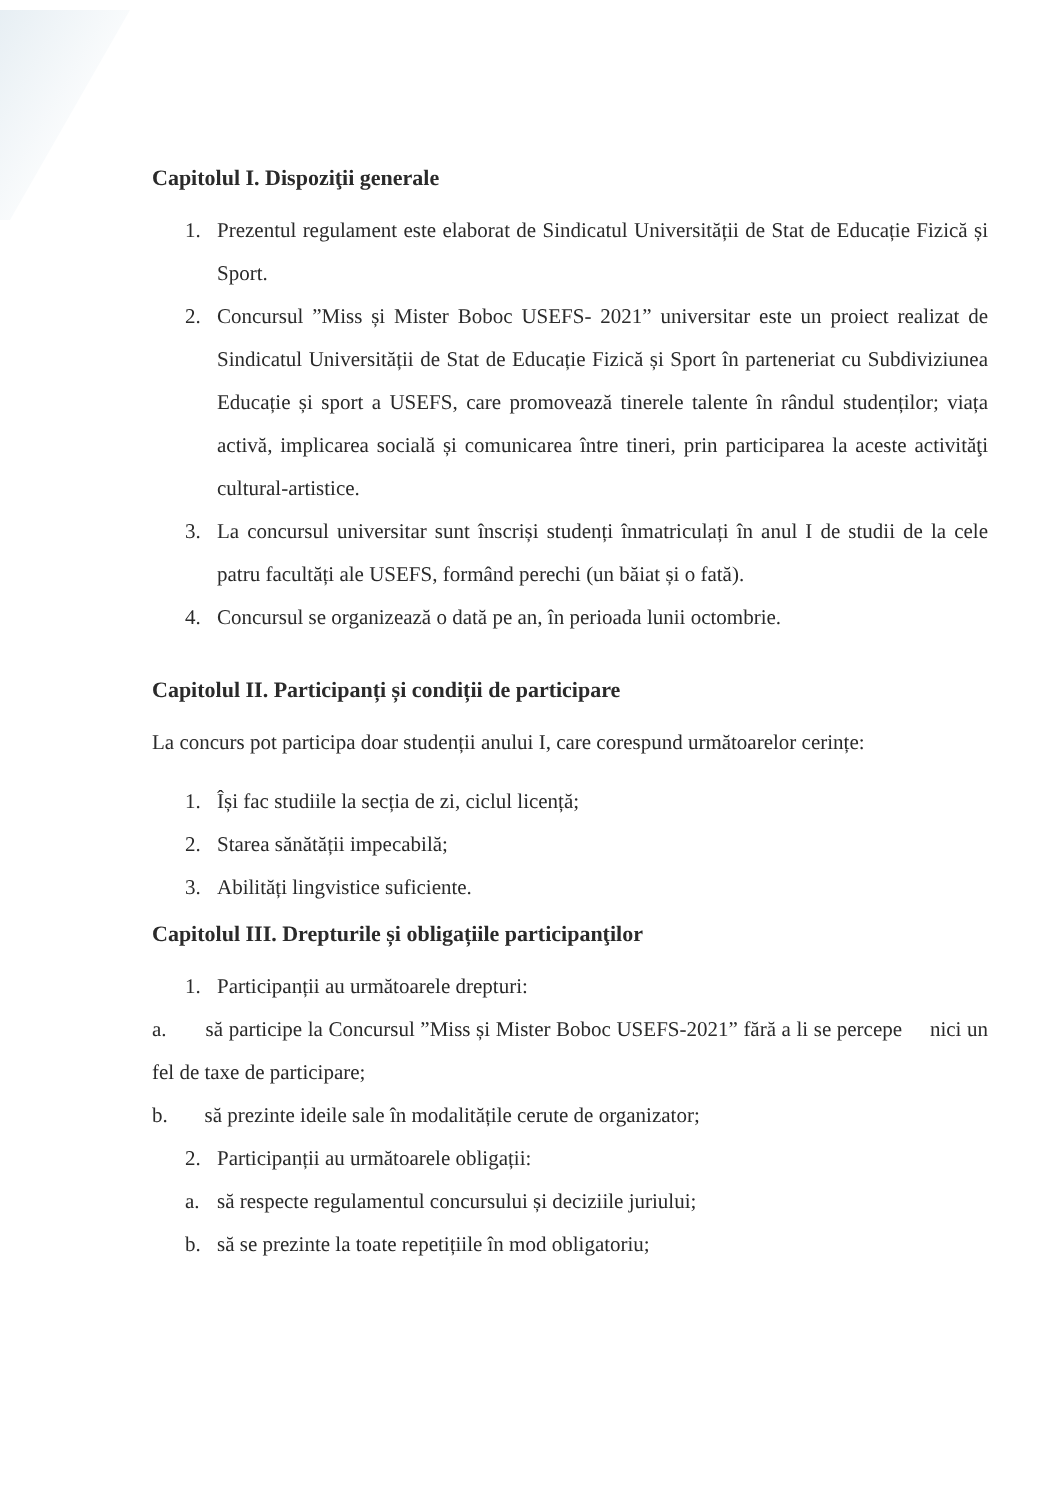Capitolul I. Dispoziţii generale
1. Prezentul regulament este elaborat de Sindicatul Universității de Stat de Educație Fizică și Sport.
2. Concursul ”Miss și Mister Boboc USEFS- 2021” universitar este un proiect realizat de Sindicatul Universității de Stat de Educație Fizică și Sport în parteneriat cu Subdiviziunea Educație și sport a USEFS, care promovează tinerele talente în rândul studenților; viața activă, implicarea socială și comunicarea între tineri, prin participarea la aceste activităţi cultural-artistice.
3. La concursul universitar sunt înscriși studenți înmatriculați în anul I de studii de la cele patru facultăți ale USEFS, formând perechi (un băiat și o fată).
4. Concursul se organizează o dată pe an, în perioada lunii octombrie.
Capitolul II. Participanți și condiții de participare
La concurs pot participa doar studenții anului I, care corespund următoarelor cerințe:
1. Își fac studiile la secția de zi, ciclul licență;
2. Starea sănătății impecabilă;
3. Abilități lingvistice suficiente.
Capitolul III. Drepturile și obligațiile participanţilor
1. Participanții au următoarele drepturi:
a. să participe la Concursul ”Miss și Mister Boboc USEFS-2021” fără a li se percepe nici un fel de taxe de participare;
b. să prezinte ideile sale în modalitățile cerute de organizator;
2. Participanții au următoarele obligații:
a. să respecte regulamentul concursului și deciziile juriului;
b. să se prezinte la toate repetițiile în mod obligatoriu;